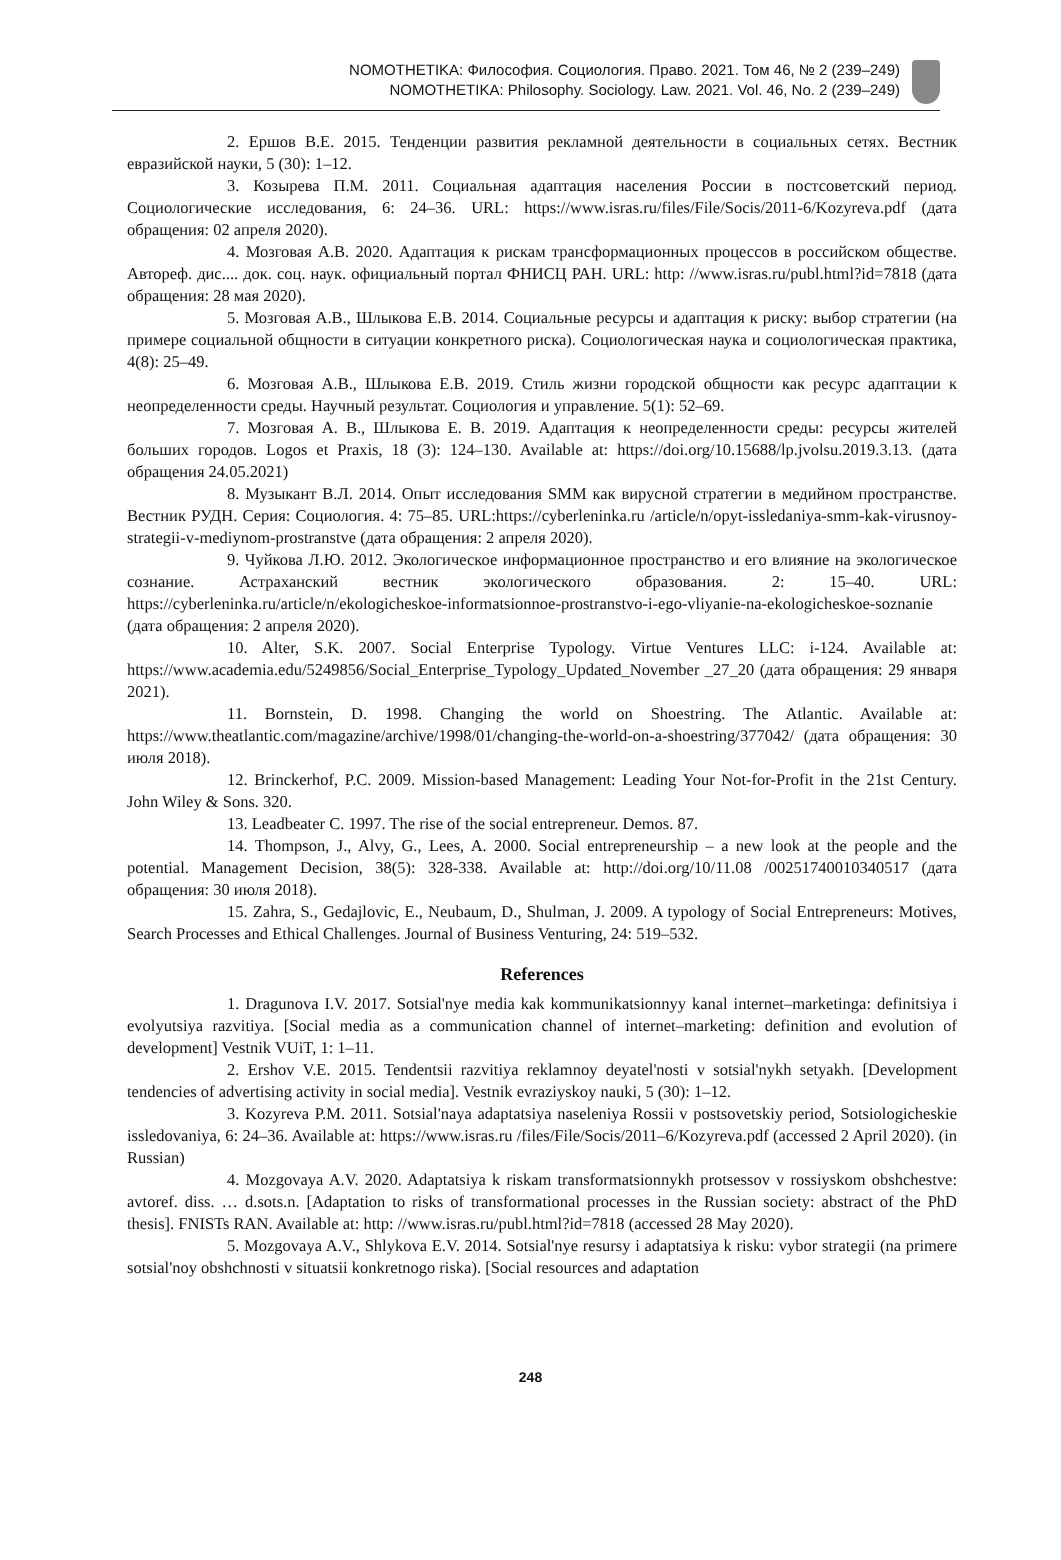NOMOTHETIKA: Философия. Социология. Право. 2021. Том 46, № 2 (239–249)
NOMOTHETIKA: Philosophy. Sociology. Law. 2021. Vol. 46, No. 2 (239–249)
2. Ершов В.Е. 2015. Тенденции развития рекламной деятельности в социальных сетях. Вестник евразийской науки, 5 (30): 1–12.
3. Козырева П.М. 2011. Социальная адаптация населения России в постсоветский период. Социологические исследования, 6: 24–36. URL: https://www.isras.ru/files/File/Socis/2011-6/Kozyreva.pdf (дата обращения: 02 апреля 2020).
4. Мозговая А.В. 2020. Адаптация к рискам трансформационных процессов в российском обществе. Автореф. дис.... док. соц. наук. официальный портал ФНИСЦ РАН. URL: http: //www.isras.ru/publ.html?id=7818 (дата обращения: 28 мая 2020).
5. Мозговая А.В., Шлыкова Е.В. 2014. Социальные ресурсы и адаптация к риску: выбор стратегии (на примере социальной общности в ситуации конкретного риска). Социологическая наука и социологическая практика, 4(8): 25–49.
6. Мозговая А.В., Шлыкова Е.В. 2019. Стиль жизни городской общности как ресурс адаптации к неопределенности среды. Научный результат. Социология и управление. 5(1): 52–69.
7. Мозговая А. В., Шлыкова Е. В. 2019. Адаптация к неопределенности среды: ресурсы жителей больших городов. Logos et Praxis, 18 (3): 124–130. Available at: https://doi.org/10.15688/lp.jvolsu.2019.3.13. (дата обращения 24.05.2021)
8. Музыкант В.Л. 2014. Опыт исследования SMM как вирусной стратегии в медийном пространстве. Вестник РУДН. Серия: Социология. 4: 75–85. URL:https://cyberleninka.ru /article/n/opyt-issledaniya-smm-kak-virusnoy-strategii-v-mediynom-prostranstve (дата обращения: 2 апреля 2020).
9. Чуйкова Л.Ю. 2012. Экологическое информационное пространство и его влияние на экологическое сознание. Астраханский вестник экологического образования. 2: 15–40. URL: https://cyberleninka.ru/article/n/ekologicheskoe-informatsionnoe-prostranstvo-i-ego-vliyanie-na-ekologicheskoe-soznanie (дата обращения: 2 апреля 2020).
10. Alter, S.K. 2007. Social Enterprise Typology. Virtue Ventures LLC: i-124. Available at: https://www.academia.edu/5249856/Social_Enterprise_Typology_Updated_November _27_20 (дата обращения: 29 января 2021).
11. Bornstein, D. 1998. Changing the world on Shoestring. The Atlantic. Available at: https://www.theatlantic.com/magazine/archive/1998/01/changing-the-world-on-a-shoestring/377042/ (дата обращения: 30 июля 2018).
12. Brinckerhof, P.C. 2009. Mission-based Management: Leading Your Not-for-Profit in the 21st Century. John Wiley & Sons. 320.
13. Leadbeater C. 1997. The rise of the social entrepreneur. Demos. 87.
14. Thompson, J., Alvy, G., Lees, A. 2000. Social entrepreneurship – a new look at the people and the potential. Management Decision, 38(5): 328-338. Available at: http://doi.org/10/11.08 /00251740010340517 (дата обращения: 30 июля 2018).
15. Zahra, S., Gedajlovic, E., Neubaum, D., Shulman, J. 2009. A typology of Social Entrepreneurs: Motives, Search Processes and Ethical Challenges. Journal of Business Venturing, 24: 519–532.
References
1. Dragunova I.V. 2017. Sotsial'nye media kak kommunikatsionnyy kanal internet–marketinga: definitsiya i evolyutsiya razvitiya. [Social media as a communication channel of internet–marketing: definition and evolution of development] Vestnik VUiT, 1: 1–11.
2. Ershov V.E. 2015. Tendentsii razvitiya reklamnoy deyatel'nosti v sotsial'nykh setyakh. [Development tendencies of advertising activity in social media]. Vestnik evraziyskoy nauki, 5 (30): 1–12.
3. Kozyreva P.M. 2011. Sotsial'naya adaptatsiya naseleniya Rossii v postsovetskiy period, Sotsiologicheskie issledovaniya, 6: 24–36. Available at: https://www.isras.ru /files/File/Socis/2011–6/Kozyreva.pdf (accessed 2 April 2020). (in Russian)
4. Mozgovaya A.V. 2020. Adaptatsiya k riskam transformatsionnykh protsessov v rossiyskom obshchestve: avtoref. diss. … d.sots.n. [Adaptation to risks of transformational processes in the Russian society: abstract of the PhD thesis]. FNISTs RAN. Available at: http: //www.isras.ru/publ.html?id=7818 (accessed 28 May 2020).
5. Mozgovaya A.V., Shlykova E.V. 2014. Sotsial'nye resursy i adaptatsiya k risku: vybor strategii (na primere sotsial'noy obshchnosti v situatsii konkretnogo riska). [Social resources and adaptation
248